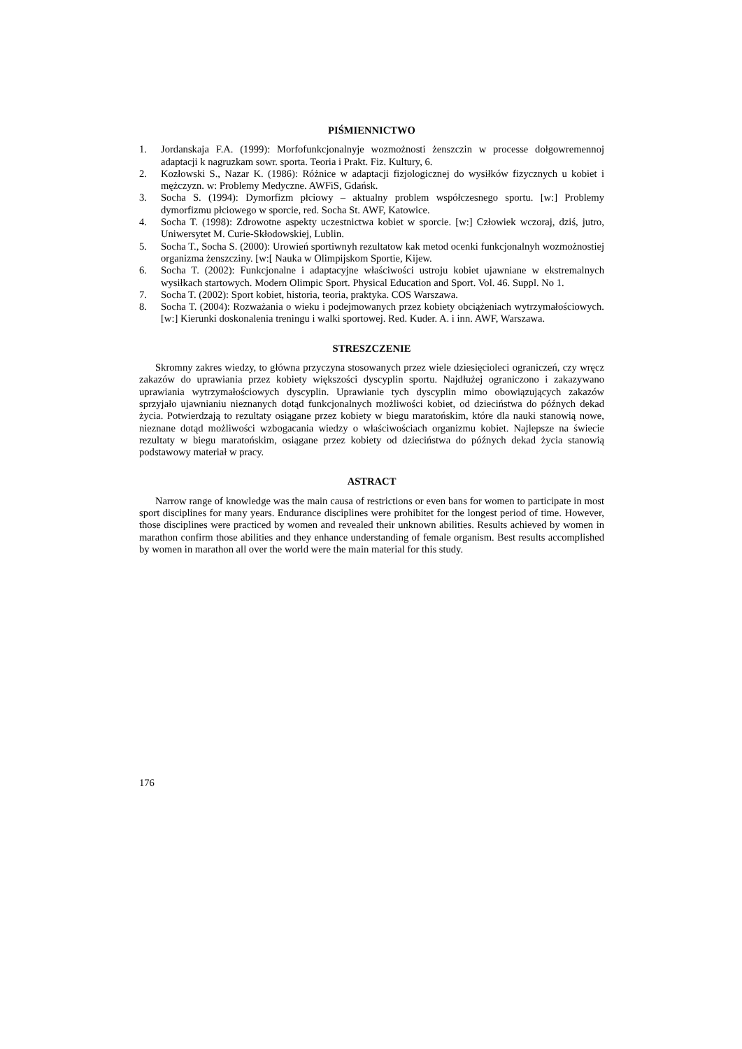PIŚMIENNICTWO
1. Jordanskaja F.A. (1999): Morfofunkcjonalnyje wozmożnosti żenszczin w processe dołgowremennoj adaptacji k nagruzkam sowr. sporta. Teoria i Prakt. Fiz. Kultury, 6.
2. Kozłowski S., Nazar K. (1986): Różnice w adaptacji fizjologicznej do wysiłków fizycznych u kobiet i mężczyzn. w: Problemy Medyczne. AWFiS, Gdańsk.
3. Socha S. (1994): Dymorfizm płciowy – aktualny problem współczesnego sportu. [w:] Problemy dymorfizmu płciowego w sporcie, red. Socha St. AWF, Katowice.
4. Socha T. (1998): Zdrowotne aspekty uczestnictwa kobiet w sporcie. [w:] Człowiek wczoraj, dziś, jutro, Uniwersytet M. Curie-Skłodowskiej, Lublin.
5. Socha T., Socha S. (2000): Urowień sportiwnyh rezultatow kak metod ocenki funkcjonalnyh wozmożnostiej organizma żenszcziny. [w:[ Nauka w Olimpijskom Sportie, Kijew.
6. Socha T. (2002): Funkcjonalne i adaptacyjne właściwości ustroju kobiet ujawniane w ekstremalnych wysiłkach startowych. Modern Olimpic Sport. Physical Education and Sport. Vol. 46. Suppl. No 1.
7. Socha T. (2002): Sport kobiet, historia, teoria, praktyka. COS Warszawa.
8. Socha T. (2004): Rozważania o wieku i podejmowanych przez kobiety obciążeniach wytrzymałościowych. [w:] Kierunki doskonalenia treningu i walki sportowej. Red. Kuder. A. i inn. AWF, Warszawa.
STRESZCZENIE
Skromny zakres wiedzy, to główna przyczyna stosowanych przez wiele dziesięcioleci ograniczeń, czy wręcz zakazów do uprawiania przez kobiety większości dyscyplin sportu. Najdłużej ograniczono i zakazywano uprawiania wytrzymałościowych dyscyplin. Uprawianie tych dyscyplin mimo obowiązujących zakazów sprzyjało ujawnianiu nieznanych dotąd funkcjonalnych możliwości kobiet, od dzieciństwa do późnych dekad życia. Potwierdzają to rezultaty osiągane przez kobiety w biegu maratońskim, które dla nauki stanowią nowe, nieznane dotąd możliwości wzbogacania wiedzy o właściwościach organizmu kobiet. Najlepsze na świecie rezultaty w biegu maratońskim, osiągane przez kobiety od dzieciństwa do późnych dekad życia stanowią podstawowy materiał w pracy.
ASTRACT
Narrow range of knowledge was the main causa of restrictions or even bans for women to participate in most sport disciplines for many years. Endurance disciplines were prohibitet for the longest period of time. However, those disciplines were practiced by women and revealed their unknown abilities. Results achieved by women in marathon confirm those abilities and they enhance understanding of female organism. Best results accomplished by women in marathon all over the world were the main material for this study.
176